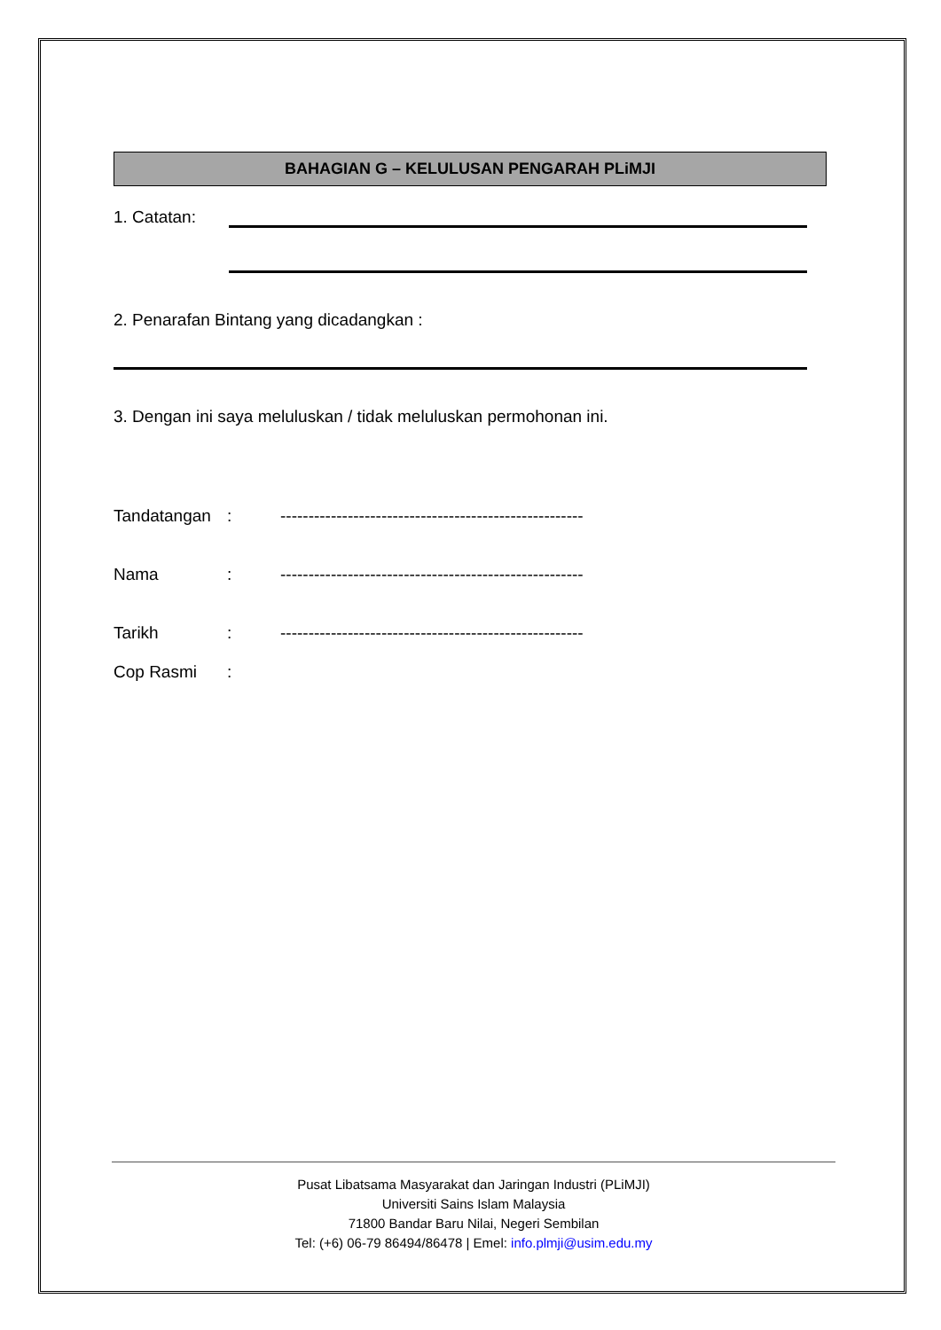BAHAGIAN G – KELULUSAN PENGARAH PLiMJI
1. Catatan:
2. Penarafan Bintang yang dicadangkan :
3. Dengan ini saya meluluskan / tidak meluluskan permohonan ini.
Tandatangan: ------------------------------------------------------
Nama: ------------------------------------------------------
Tarikh: ------------------------------------------------------
Cop Rasmi:
Pusat Libatsama Masyarakat dan Jaringan Industri (PLiMJI)
Universiti Sains Islam Malaysia
71800 Bandar Baru Nilai, Negeri Sembilan
Tel: (+6) 06-79 86494/86478 | Emel: info.plmji@usim.edu.my